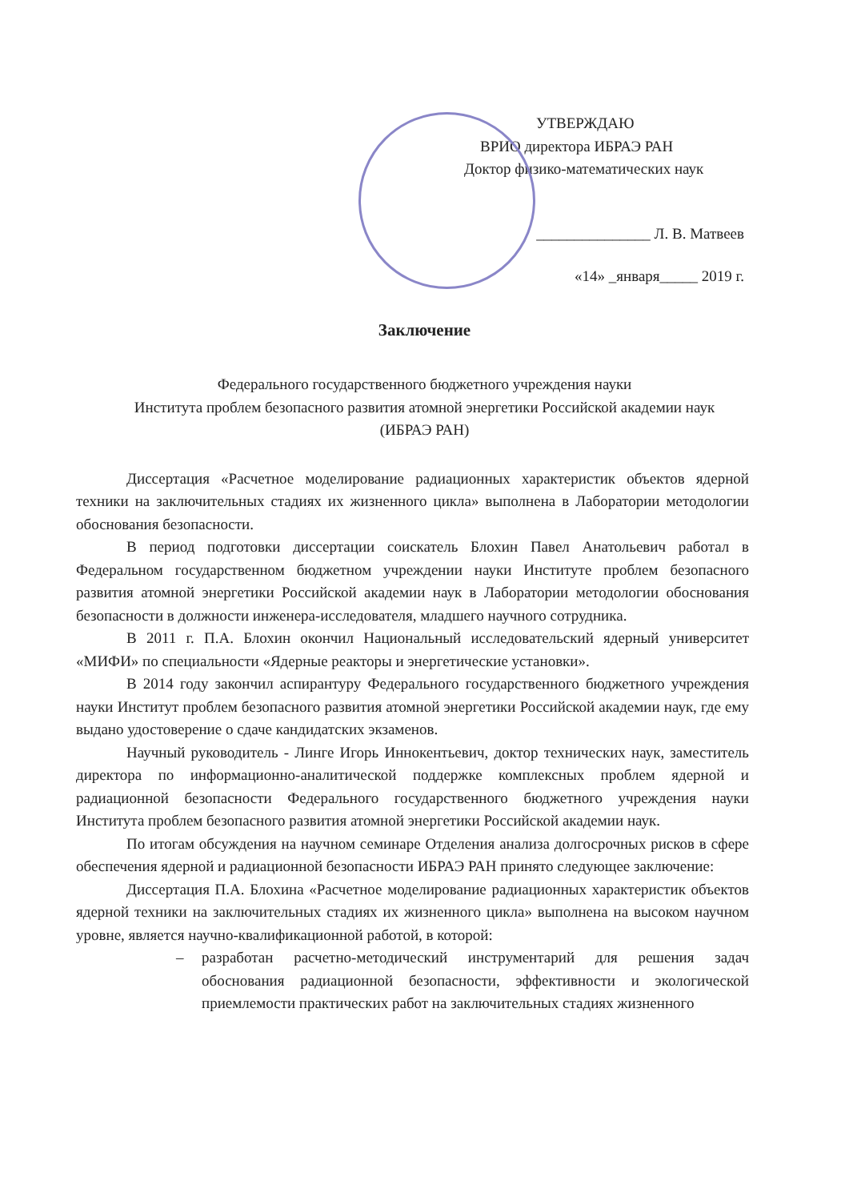УТВЕРЖДАЮ
ВРИО директора ИБРАЭ РАН
Доктор физико-математических наук
_______________ Л. В. Матвеев
«14» _января_____ 2019 г.
Заключение
Федерального государственного бюджетного учреждения науки
Института проблем безопасного развития атомной энергетики Российской академии наук
(ИБРАЭ РАН)
Диссертация «Расчетное моделирование радиационных характеристик объектов ядерной техники на заключительных стадиях их жизненного цикла» выполнена в Лаборатории методологии обоснования безопасности.
В период подготовки диссертации соискатель Блохин Павел Анатольевич работал в Федеральном государственном бюджетном учреждении науки Институте проблем безопасного развития атомной энергетики Российской академии наук в Лаборатории методологии обоснования безопасности в должности инженера-исследователя, младшего научного сотрудника.
В 2011 г. П.А. Блохин окончил Национальный исследовательский ядерный университет «МИФИ» по специальности «Ядерные реакторы и энергетические установки».
В 2014 году закончил аспирантуру Федерального государственного бюджетного учреждения науки Институт проблем безопасного развития атомной энергетики Российской академии наук, где ему выдано удостоверение о сдаче кандидатских экзаменов.
Научный руководитель - Линге Игорь Иннокентьевич, доктор технических наук, заместитель директора по информационно-аналитической поддержке комплексных проблем ядерной и радиационной безопасности Федерального государственного бюджетного учреждения науки Института проблем безопасного развития атомной энергетики Российской академии наук.
По итогам обсуждения на научном семинаре Отделения анализа долгосрочных рисков в сфере обеспечения ядерной и радиационной безопасности ИБРАЭ РАН принято следующее заключение:
Диссертация П.А. Блохина «Расчетное моделирование радиационных характеристик объектов ядерной техники на заключительных стадиях их жизненного цикла» выполнена на высоком научном уровне, является научно-квалификационной работой, в которой:
– разработан расчетно-методический инструментарий для решения задач обоснования радиационной безопасности, эффективности и экологической приемлемости практических работ на заключительных стадиях жизненного